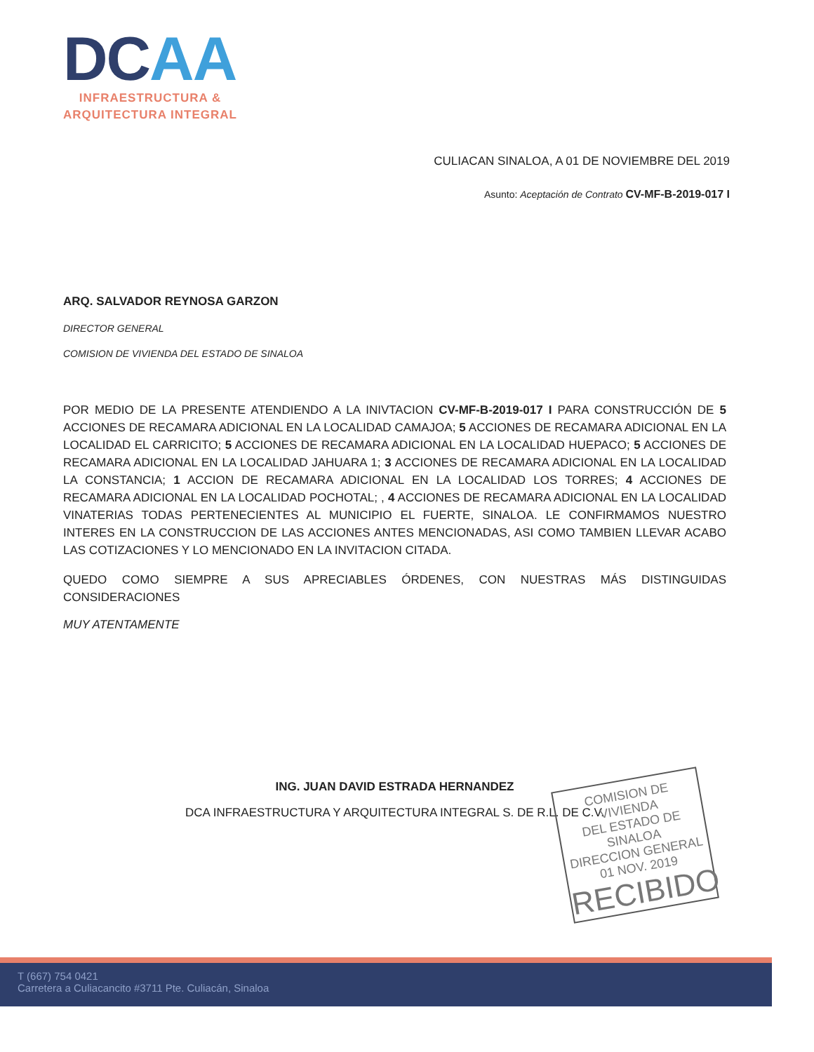DC AA
INFRAESTRUCTURA &
ARQUITECTURA INTEGRAL
CULIACAN SINALOA, A 01 DE NOVIEMBRE DEL 2019
Asunto: Aceptación de Contrato CV-MF-B-2019-017 I
ARQ. SALVADOR REYNOSA GARZON
DIRECTOR GENERAL
COMISION DE VIVIENDA DEL ESTADO DE SINALOA
POR MEDIO DE LA PRESENTE ATENDIENDO A LA INIVTACION CV-MF-B-2019-017 I PARA CONSTRUCCIÓN DE 5 ACCIONES DE RECAMARA ADICIONAL EN LA LOCALIDAD CAMAJOA; 5 ACCIONES DE RECAMARA ADICIONAL EN LA LOCALIDAD EL CARRICITO; 5 ACCIONES DE RECAMARA ADICIONAL EN LA LOCALIDAD HUEPACO; 5 ACCIONES DE RECAMARA ADICIONAL EN LA LOCALIDAD JAHUARA 1; 3 ACCIONES DE RECAMARA ADICIONAL EN LA LOCALIDAD LA CONSTANCIA; 1 ACCION DE RECAMARA ADICIONAL EN LA LOCALIDAD LOS TORRES; 4 ACCIONES DE RECAMARA ADICIONAL EN LA LOCALIDAD POCHOTAL; , 4 ACCIONES DE RECAMARA ADICIONAL EN LA LOCALIDAD VINATERIAS TODAS PERTENECIENTES AL MUNICIPIO EL FUERTE, SINALOA. LE CONFIRMAMOS NUESTRO INTERES EN LA CONSTRUCCION DE LAS ACCIONES ANTES MENCIONADAS, ASI COMO TAMBIEN LLEVAR ACABO LAS COTIZACIONES Y LO MENCIONADO EN LA INVITACION CITADA.
QUEDO COMO SIEMPRE A SUS APRECIABLES ÓRDENES, CON NUESTRAS MÁS DISTINGUIDAS CONSIDERACIONES
MUY ATENTAMENTE
ING. JUAN DAVID ESTRADA HERNANDEZ
DCA INFRAESTRUCTURA Y ARQUITECTURA INTEGRAL S. DE R.L. DE C.V.
COMISION DE VIVIENDA
DEL ESTADO DE SINALOA
DIRECCION GENERAL
01 NOV. 2019
RECIBIDO
T (667) 754 0421
Carretera a Culiacancito #3711 Pte. Culiacán, Sinaloa